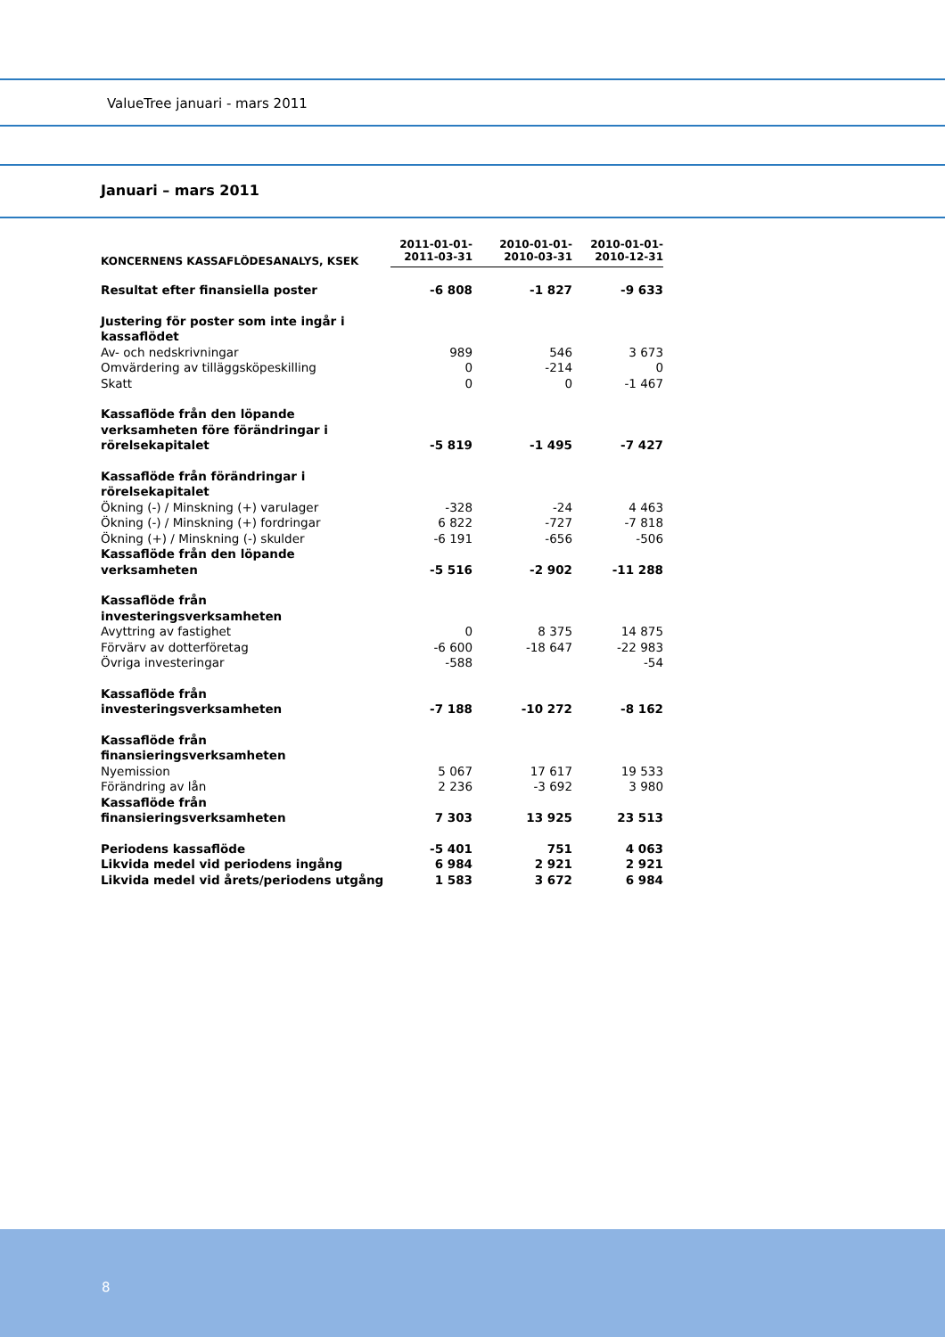ValueTree januari - mars 2011
Januari – mars 2011
| KONCERNENS KASSAFLÖDESANALYS, KSEK | 2011-01-01- 2011-03-31 | 2010-01-01- 2010-03-31 | 2010-01-01- 2010-12-31 |
| --- | --- | --- | --- |
| Resultat efter finansiella poster | -6 808 | -1 827 | -9 633 |
| Justering för poster som inte ingår i kassaflödet | | | |
| Av- och nedskrivningar | 989 | 546 | 3 673 |
| Omvärdering av tilläggsköpeskilling | 0 | -214 | 0 |
| Skatt | 0 | 0 | -1 467 |
| Kassaflöde från den löpande verksamheten före förändringar i rörelsekapitalet | -5 819 | -1 495 | -7 427 |
| Kassaflöde från förändringar i rörelsekapitalet | | | |
| Ökning (-) / Minskning (+) varulager | -328 | -24 | 4 463 |
| Ökning (-) / Minskning (+) fordringar | 6 822 | -727 | -7 818 |
| Ökning (+) / Minskning (-) skulder | -6 191 | -656 | -506 |
| Kassaflöde från den löpande verksamheten | -5 516 | -2 902 | -11 288 |
| Kassaflöde från investeringsverksamheten | | | |
| Avyttring av fastighet | 0 | 8 375 | 14 875 |
| Förvärv av dotterföretag | -6 600 | -18 647 | -22 983 |
| Övriga investeringar | -588 | | -54 |
| Kassaflöde från investeringsverksamheten | -7 188 | -10 272 | -8 162 |
| Kassaflöde från finansieringsverksamheten | | | |
| Nyemission | 5 067 | 17 617 | 19 533 |
| Förändring av lån | 2 236 | -3 692 | 3 980 |
| Kassaflöde från finansieringsverksamheten | 7 303 | 13 925 | 23 513 |
| Periodens kassaflöde | -5 401 | 751 | 4 063 |
| Likvida medel vid periodens ingång | 6 984 | 2 921 | 2 921 |
| Likvida medel vid årets/periodens utgång | 1 583 | 3 672 | 6 984 |
8